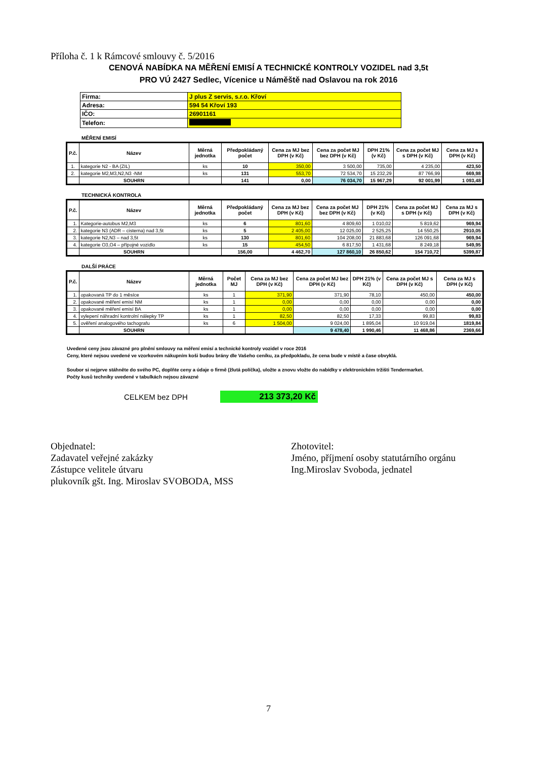Příloha č. 1 k Rámcové smlouvy č. 5/2016
CENOVÁ NABÍDKA NA MĚŘENÍ EMISÍ A TECHNICKÉ KONTROLY VOZIDEL nad 3,5t
PRO VÚ 2427 Sedlec, Vícenice u Náměště nad Oslavou na rok 2016
| Firma: | J plus Z servis, s.r.o. Křoví |
| Adresa: | 594 54 Křoví 193 |
| IČO: | 26901161 |
| Telefon: | |
MĚŘENÍ EMISÍ
| P.č. | Název | Měrná jednotka | Předpokládaný počet | Cena za MJ bez DPH (v Kč) | Cena za počet MJ bez DPH (v Kč) | DPH 21% (v Kč) | Cena za počet MJ s DPH (v Kč) | Cena za MJ s DPH (v Kč) |
| --- | --- | --- | --- | --- | --- | --- | --- | --- |
| 1. | kategorie N2 - BA (ZIL) | ks | 10 | 350,00 | 3 500,00 | 735,00 | 4 235,00 | 423,50 |
| 2. | kategorie M2,M3,N2,N3 -NM | ks | 131 | 553,70 | 72 534,70 | 15 232,29 | 87 766,99 | 669,98 |
| | SOUHRN | | 141 | 0,00 | 76 034,70 | 15 967,29 | 92 001,99 | 1 093,48 |
TECHNICKÁ KONTROLA
| P.č. | Název | Měrná jednotka | Předpokládaný počet | Cena za MJ bez DPH (v Kč) | Cena za počet MJ bez DPH (v Kč) | DPH 21% (v Kč) | Cena za počet MJ s DPH (v Kč) | Cena za MJ s DPH (v Kč) |
| --- | --- | --- | --- | --- | --- | --- | --- | --- |
| 1. | Kategorie-autobus M2,M3 | ks | 6 | 801,60 | 4 809,60 | 1 010,02 | 5 819,62 | 969,94 |
| 2. | kategorie N3 (ADR – cisterna) nad 3,5t | ks | 5 | 2 405,00 | 12 025,00 | 2 525,25 | 14 550,25 | 2910,05 |
| 3. | kategorie N2,N3 – nad 3,5t | ks | 130 | 801,60 | 104 208,00 | 21 883,68 | 126 091,68 | 969,94 |
| 4. | kategorie O3,O4 – přípojné vozidlo | ks | 15 | 454,50 | 6 817,50 | 1 431,68 | 8 249,18 | 549,95 |
| | SOUHRN | | 156,00 | 4 462,70 | 127 860,10 | 26 850,62 | 154 710,72 | 5399,87 |
DALŠÍ PRÁCE
| P.č. | Název | Měrná jednotka | Počet MJ | Cena za MJ bez DPH (v Kč) | Cena za počet MJ bez DPH (v Kč) | DPH 21% (v Kč) | Cena za počet MJ s DPH (v Kč) | Cena za MJ s DPH (v Kč) |
| --- | --- | --- | --- | --- | --- | --- | --- | --- |
| 1. | opakovaná TP do 1 měsíce | ks | 1 | 371,90 | 371,90 | 78,10 | 450,00 | 450,00 |
| 2. | opakované měření emisí NM | ks | 1 | 0,00 | 0,00 | 0,00 | 0,00 | 0,00 |
| 3. | opakované měření emisí BA | ks | 1 | 0,00 | 0,00 | 0,00 | 0,00 | 0,00 |
| 4. | vylepení náhradní kontrolní nálepky TP | ks | 1 | 82,50 | 82,50 | 17,33 | 99,83 | 99,83 |
| 5. | ověření analogového tachografu | ks | 6 | 1 504,00 | 9 024,00 | 1 895,04 | 10 919,04 | 1819,84 |
| | SOUHRN | | | | 9 478,40 | 1 990,46 | 11 468,86 | 2369,66 |
Uvedené ceny jsou závazné pro plnění smlouvy na měření emisí a technické kontroly vozidel v roce 2016
Ceny, které nejsou uvedené ve vzorkovém nákupním koši budou brány dle Vašeho ceníku, za předpokladu, že cena bude v místě a čase obvyklá.
Soubor si nejprve stáhněte do svého PC, doplňte ceny a údaje o firmě (žlutá políčka), uložte a znovu vložte do nabídky v elektronickém tržišti Tendermarket.
Počty kusů techniky uvedené v tabulkách nejsou závazné
CELKEM bez DPH 213 373,20 Kč
Objednatel:
Zadavatel veřejné zakázky
Zástupce velitele útvaru
plukovník gšt. Ing. Miroslav SVOBODA, MSS
Zhotovitel:
Jméno, příjmení osoby statutárního orgánu
Ing.Miroslav Svoboda, jednatel
7